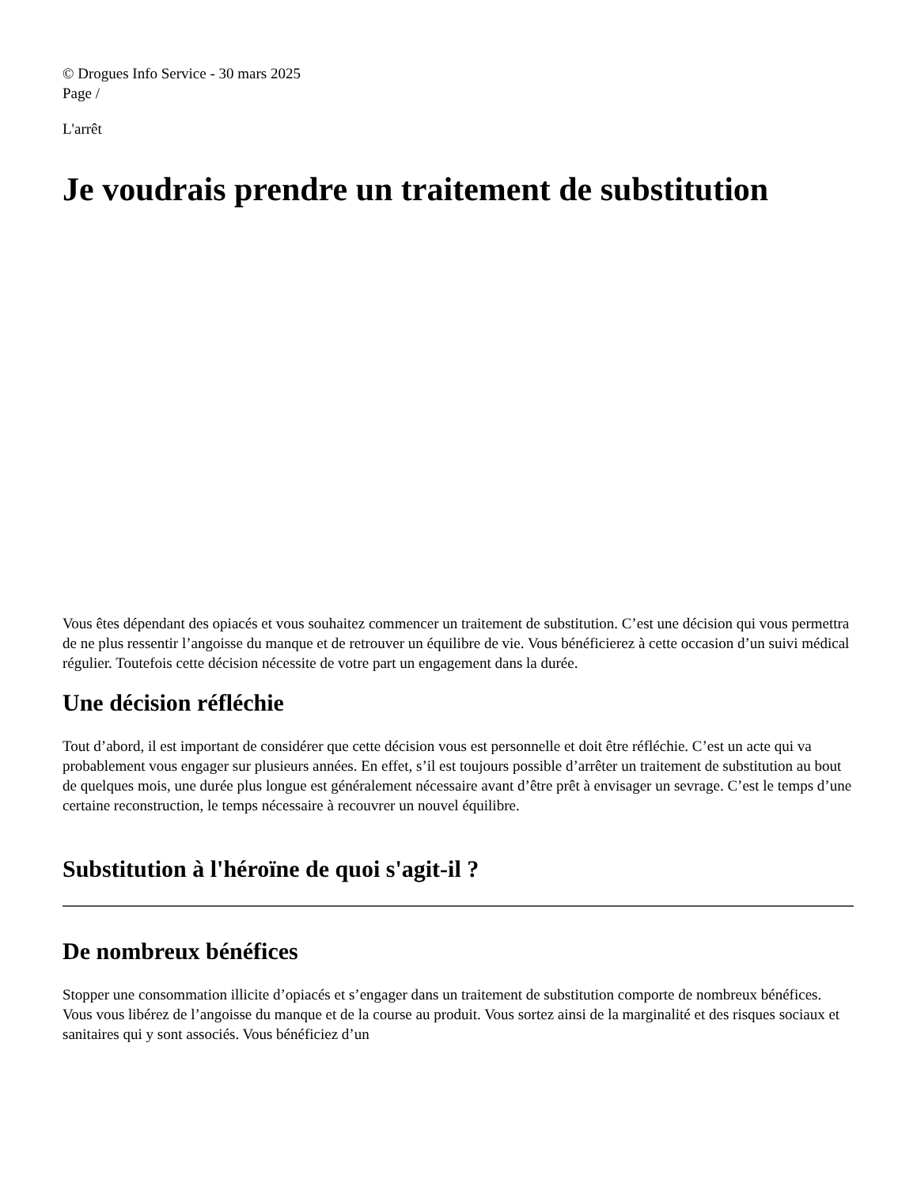© Drogues Info Service - 30 mars 2025
Page /
L'arrêt
Je voudrais prendre un traitement de substitution
Vous êtes dépendant des opiacés et vous souhaitez commencer un traitement de substitution. C’est une décision qui vous permettra de ne plus ressentir l’angoisse du manque et de retrouver un équilibre de vie. Vous bénéficierez à cette occasion d’un suivi médical régulier. Toutefois cette décision nécessite de votre part un engagement dans la durée.
Une décision réfléchie
Tout d’abord, il est important de considérer que cette décision vous est personnelle et doit être réfléchie. C’est un acte qui va probablement vous engager sur plusieurs années. En effet, s’il est toujours possible d’arrêter un traitement de substitution au bout de quelques mois, une durée plus longue est généralement nécessaire avant d’être prêt à envisager un sevrage. C’est le temps d’une certaine reconstruction, le temps nécessaire à recouvrer un nouvel équilibre.
Substitution à l'héroïne de quoi s'agit-il ?
De nombreux bénéfices
Stopper une consommation illicite d’opiacés et s’engager dans un traitement de substitution comporte de nombreux bénéfices. Vous vous libérez de l’angoisse du manque et de la course au produit. Vous sortez ainsi de la marginalité et des risques sociaux et sanitaires qui y sont associés. Vous bénéficiez d’un